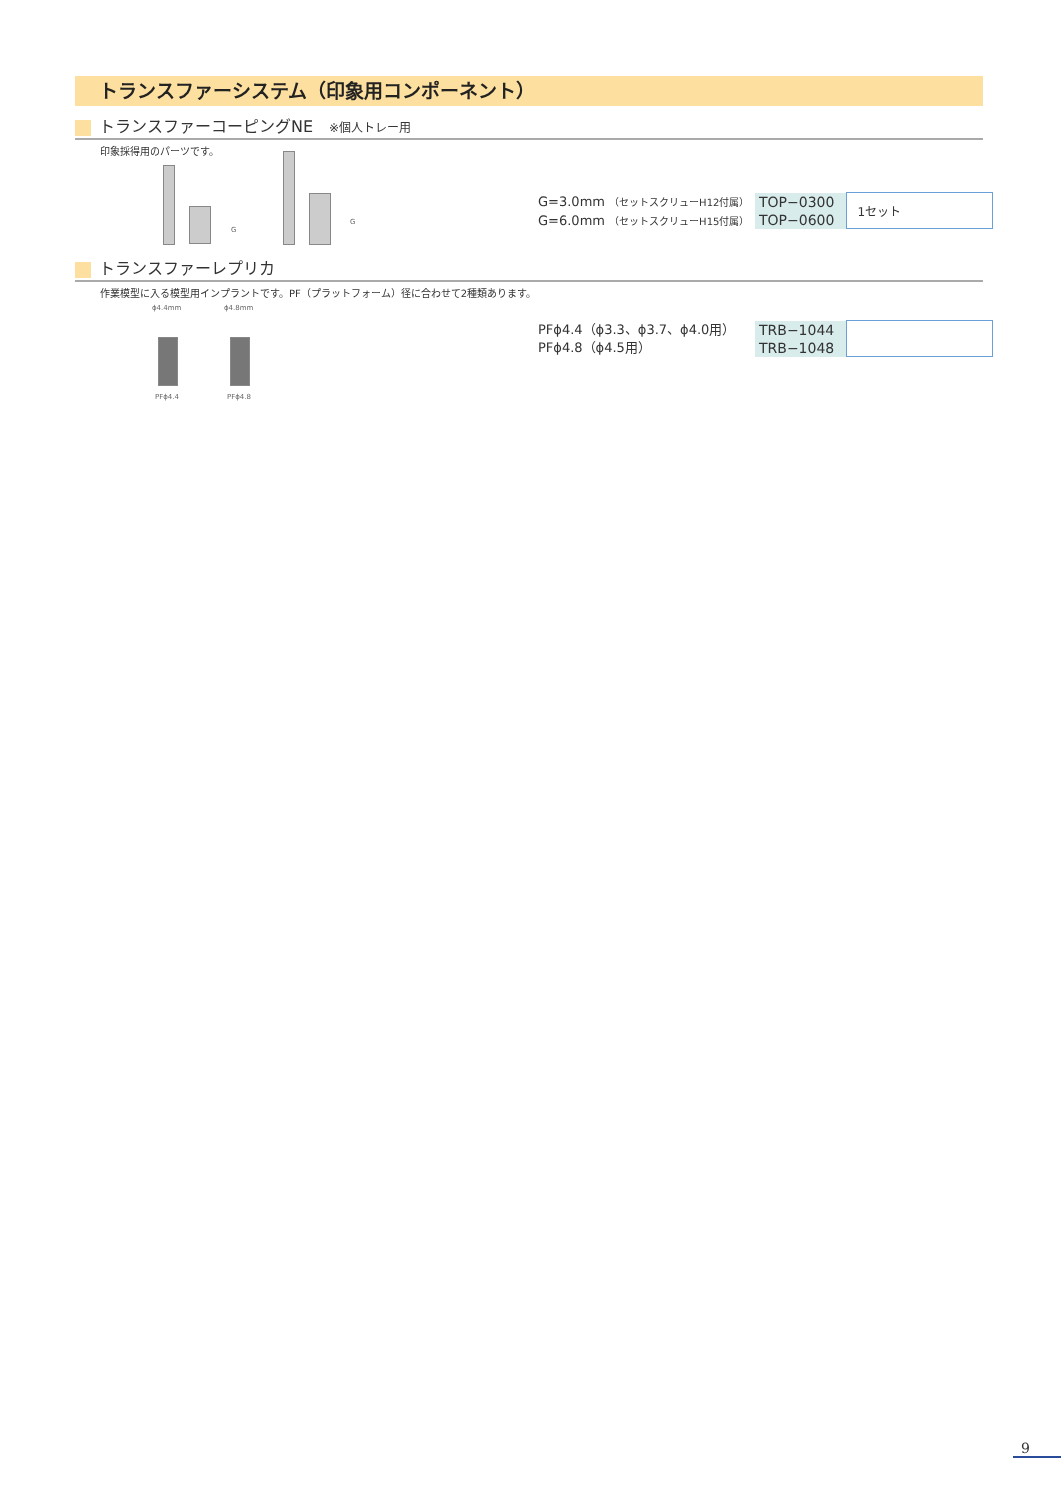トランスファーシステム（印象用コンポーネント）
トランスファーコーピングNE　※個人トレー用
印象採得用のパーツです。
G
G
G=3.0mm （セットスクリューH12付属）
G=6.0mm （セットスクリューH15付属）
| TOP−0300 | 1セット |
| TOP−0600 | |
トランスファーレプリカ
作業模型に入る模型用インプラントです。PF（プラットフォーム）径に合わせて2種類あります。
ϕ4.4mm ϕ4.8mm
PFϕ4.4 PFϕ4.8
PFϕ4.4（ϕ3.3、ϕ3.7、ϕ4.0用）
PFϕ4.8（ϕ4.5用）
| TRB−1044 | |
| TRB−1048 | |
9